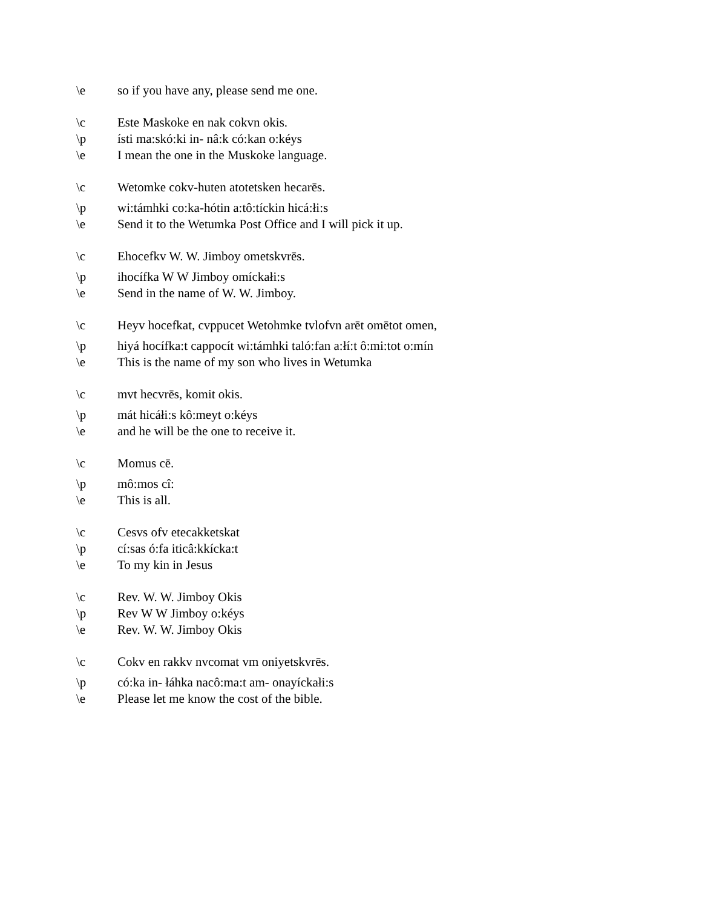\e so if you have any, please send me one.
\c Este Maskoke en nak cokvn okis.
\p ísti ma:skó:ki in- nâ:k có:kan o:kéys
\e I mean the one in the Muskoke language.
\c Wetomke cokv-huten atotetsken hecarēs.
\p wi:támhki co:ka-hótin a:tô:tíckin hicá:łi:s
\e Send it to the Wetumka Post Office and I will pick it up.
\c Ehocefkv W. W. Jimboy ometskvrēs.
\p ihocífka W W Jimboy omíckałi:s
\e Send in the name of W. W. Jimboy.
\c Heyv hocefkat, cvppucet Wetohmke tvlofvn arēt omētot omen,
\p hiyá hocífka:t cappocít wi:támhki taló:fan a:łí:t ô:mi:tot o:mín
\e This is the name of my son who lives in Wetumka
\c mvt hecvrēs, komit okis.
\p mát hicáłi:s kô:meyt o:kéys
\e and he will be the one to receive it.
\c Momus cē.
\p mô:mos cî:
\e This is all.
\c Cesvs ofv etecakketskat
\p cí:sas ó:fa iticâ:kkícka:t
\e To my kin in Jesus
\c Rev. W. W. Jimboy Okis
\p Rev W W Jimboy o:kéys
\e Rev. W. W. Jimboy Okis
\c Cokv en rakkv nvcomat vm oniyetskvrēs.
\p có:ka in- łáhka nacô:ma:t am- onayíckałi:s
\e Please let me know the cost of the bible.